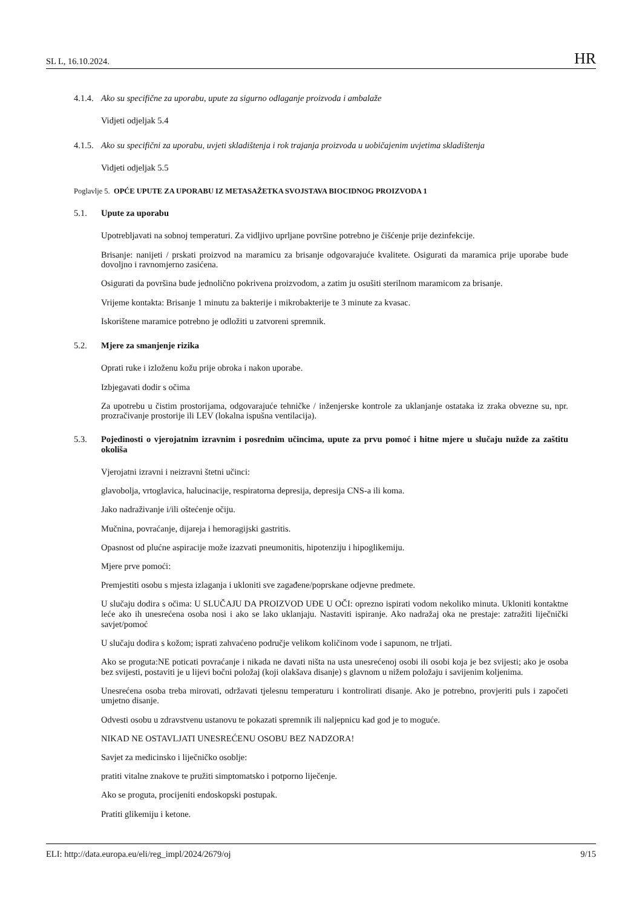SL L, 16.10.2024. HR
4.1.4. Ako su specifične za uporabu, upute za sigurno odlaganje proizvoda i ambalaže
Vidjeti odjeljak 5.4
4.1.5. Ako su specifični za uporabu, uvjeti skladištenja i rok trajanja proizvoda u uobičajenim uvjetima skladištenja
Vidjeti odjeljak 5.5
Poglavlje 5. OPĆE UPUTE ZA UPORABU IZ METASAŽETKA SVOJSTAVA BIOCIDNOG PROIZVODA 1
5.1. Upute za uporabu
Upotrebljavati na sobnoj temperaturi. Za vidljivo uprljane površine potrebno je čišćenje prije dezinfekcije.
Brisanje: nanijeti / prskati proizvod na maramicu za brisanje odgovarajuće kvalitete. Osigurati da maramica prije uporabe bude dovoljno i ravnomjerno zasićena.
Osigurati da površina bude jednolično pokrivena proizvodom, a zatim ju osušiti sterilnom maramicom za brisanje.
Vrijeme kontakta: Brisanje 1 minutu za bakterije i mikrobakterije te 3 minute za kvasac.
Iskorištene maramice potrebno je odložiti u zatvoreni spremnik.
5.2. Mjere za smanjenje rizika
Oprati ruke i izloženu kožu prije obroka i nakon uporabe.
Izbjegavati dodir s očima
Za upotrebu u čistim prostorijama, odgovarajuće tehničke / inženjerske kontrole za uklanjanje ostataka iz zraka obvezne su, npr. prozračivanje prostorije ili LEV (lokalna ispušna ventilacija).
5.3. Pojedinosti o vjerojatnim izravnim i posrednim učincima, upute za prvu pomoć i hitne mjere u slučaju nužde za zaštitu okoliša
Vjerojatni izravni i neizravni štetni učinci:
glavobolja, vrtoglavica, halucinacije, respiratorna depresija, depresija CNS-a ili koma.
Jako nadraživanje i/ili oštećenje očiju.
Mučnina, povraćanje, dijareja i hemoragijski gastritis.
Opasnost od plućne aspiracije može izazvati pneumonitis, hipotenziju i hipoglikemiju.
Mjere prve pomoći:
Premjestiti osobu s mjesta izlaganja i ukloniti sve zagađene/poprskane odjevne predmete.
U slučaju dodira s očima: U SLUČAJU DA PROIZVOD UĐE U OČI: oprezno ispirati vodom nekoliko minuta. Ukloniti kontaktne leće ako ih unesrećena osoba nosi i ako se lako uklanjaju. Nastaviti ispiranje. Ako nadražaj oka ne prestaje: zatražiti liječnički savjet/pomoć
U slučaju dodira s kožom; isprati zahvaćeno područje velikom količinom vode i sapunom, ne trljati.
Ako se proguta:NE poticati povraćanje i nikada ne davati ništa na usta unesrećenoj osobi ili osobi koja je bez svijesti; ako je osoba bez svijesti, postaviti je u lijevi bočni položaj (koji olakšava disanje) s glavnom u nižem položaju i savijenim koljenima.
Unesrećena osoba treba mirovati, održavati tjelesnu temperaturu i kontrolirati disanje. Ako je potrebno, provjeriti puls i započeti umjetno disanje.
Odvesti osobu u zdravstvenu ustanovu te pokazati spremnik ili naljepnicu kad god je to moguće.
NIKAD NE OSTAVLJATI UNESREĆENU OSOBU BEZ NADZORA!
Savjet za medicinsko i liječničko osoblje:
pratiti vitalne znakove te pružiti simptomatsko i potporno liječenje.
Ako se proguta, procijeniti endoskopski postupak.
Pratiti glikemiju i ketone.
ELI: http://data.europa.eu/eli/reg_impl/2024/2679/oj 9/15